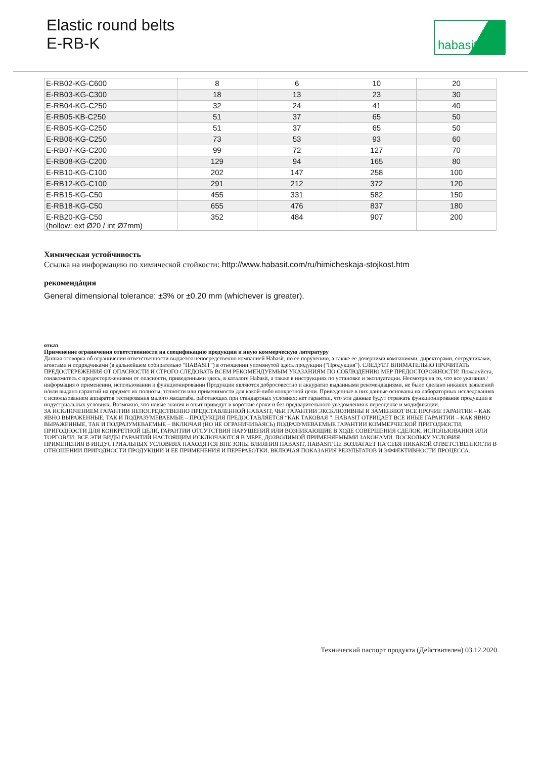Elastic round belts
E-RB-K
habasit
| E-RB02-KG-C600 | 8 | 6 | 10 | 20 |
| E-RB03-KG-C300 | 18 | 13 | 23 | 30 |
| E-RB04-KG-C250 | 32 | 24 | 41 | 40 |
| E-RB05-KB-C250 | 51 | 37 | 65 | 50 |
| E-RB05-KG-C250 | 51 | 37 | 65 | 50 |
| E-RB06-KG-C250 | 73 | 53 | 93 | 60 |
| E-RB07-KG-C200 | 99 | 72 | 127 | 70 |
| E-RB08-KG-C200 | 129 | 94 | 165 | 80 |
| E-RB10-KG-C100 | 202 | 147 | 258 | 100 |
| E-RB12-KG-C100 | 291 | 212 | 372 | 120 |
| E-RB15-KG-C50 | 455 | 331 | 582 | 150 |
| E-RB18-KG-C50 | 655 | 476 | 837 | 180 |
| E-RB20-KG-C50 (hollow: ext Ø20 / int Ø7mm) | 352 | 484 | 907 | 200 |
Химическая устойчивость
Ссылка на информацию по химической стойкости: http://www.habasit.com/ru/himicheskaja-stojkost.htm
рекомендáция
General dimensional tolerance: ±3% or ±0.20 mm (whichever is greater).
отказ
Применение ограничения ответственности на спецификацию продукции и иную коммерческую литературу
Данная оговорка об ограничении ответственности выдается непосредственно компанией Habasit, по ее поручению, а также ее дочерними компаниями, директорами, сотрудниками, агентами и подрядчиками (в дальнейшем собирательно "HABASIT") в отношении упомянутой здесь продукции ("Продукция"). СЛЕДУЕТ ВНИМАТЕЛЬНО ПРОЧИТАТЬ ПРЕДОСТЕРЕЖЕНИЯ ОТ ОПАСНОСТИ И СТРОГО СЛЕДОВАТЬ ВСЕМ РЕКОМЕНДУЕМЫМ УКАЗАНИЯМ ПО СОБЛЮДЕНИЮ МЕР ПРЕДОСТОРОЖНОСТИ! Пожалуйста, ознакомьтесь с предостережениями от опасности, приведенными здесь, в каталоге Habasit, а также в инструкциях по установке и эксплуатации. Несмотря на то, что все указания / информация о применении, использовании и функционировании Продукции являются добросовестно и аккуратно выданными рекомендациями, не было сделано никаких заявлений и/или выдано гарантий на предмет их полноты, точности или применимости для какой-либо конкретной цели. Приведенные в них данные основаны на лабораторных исследованиях с использованием аппаратов тестирования малого масштаба, работающих при стандартных условиях; нет гарантии, что эти данные будут отражать функционирование продукции в индустриальных условиях. Возможно, что новые знания и опыт приведут в короткие сроки и без предварительного уведомления к переоценке и модификации.
ЗА ИСКЛЮЧЕНИЕМ ГАРАНТИИ НЕПОСРЕДСТВЕННО ПРЕДСТАВЛЕННОЙ HABASIT, ЧЬИ ГАРАНТИИ ЭКСКЛЮЗИВНЫ И ЗАМЕНЯЮТ ВСЕ ПРОЧИЕ ГАРАНТИИ – КАК ЯВНО ВЫРАЖЕННЫЕ, ТАК И ПОДРАЗУМЕВАЕМЫЕ – ПРОДУКЦИЯ ПРЕДОСТАВЛЯЕТСЯ “КАК ТАКОВАЯ ”. HABASIT ОТРИЦАЕТ ВСЕ ИНЫЕ ГАРАНТИИ – КАК ЯВНО ВЫРАЖЕННЫЕ, ТАК И ПОДРАЗУМЕВАЕМЫЕ – ВКЛЮЧАЯ (НО НЕ ОГРАНИЧИВАЯСЬ) ПОДРАЗУМЕВАЕМЫЕ ГАРАНТИИ КОММЕРЧЕСКОЙ ПРИГОДНОСТИ, ПРИГОДНОСТИ ДЛЯ КОНКРЕТНОЙ ЦЕЛИ, ГАРАНТИИ ОТСУТСТВИЯ НАРУШЕНИЙ ИЛИ ВОЗНИКАЮЩИЕ В ХОДЕ СОВЕРШЕНИЯ СДЕЛОК, ИСПОЛЬЗОВАНИЯ ИЛИ ТОРГОВЛИ; ВСЕ ЭТИ ВИДЫ ГАРАНТИЙ НАСТОЯЩИМ ИСКЛЮЧАЮТСЯ В МЕРЕ, ДОЗВОЛИМОЙ ПРИМЕНЯЕМЫМИ ЗАКОНАМИ. ПОСКОЛЬКУ УСЛОВИЯ ПРИМЕНЕНИЯ В ИНДУСТРИАЛЬНЫХ УСЛОВИЯХ НАХОДЯТСЯ ВНЕ ЗОНЫ ВЛИЯНИЯ HABASIT, HABASIT НЕ ВОЗЛАГАЕТ НА СЕБЯ НИКАКОЙ ОТВЕТСТВЕННОСТИ В ОТНОШЕНИИ ПРИГОДНОСТИ ПРОДУКЦИИ И ЕЕ ПРИМЕНЕНИЯ И ПЕРЕРАБОТКИ, ВКЛЮЧАЯ ПОКАЗАНИЯ РЕЗУЛЬТАТОВ И ЭФФЕКТИВНОСТИ ПРОЦЕССА.
Технический паспорт продукта (Действителен) 03.12.2020